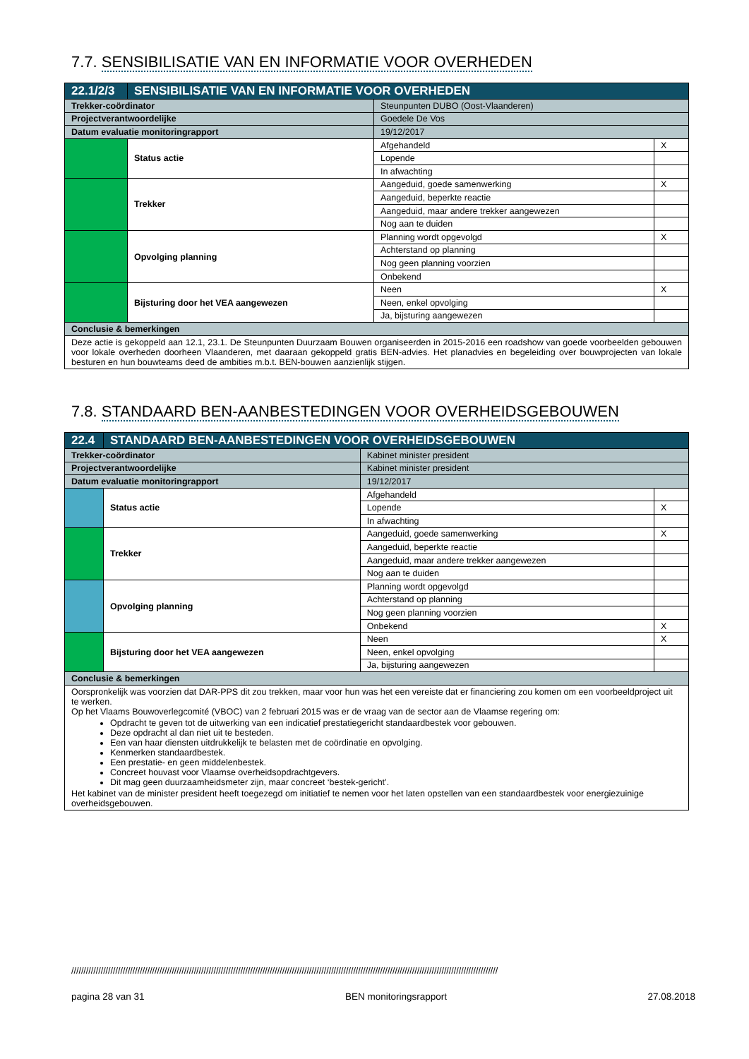7.7. SENSIBILISATIE VAN EN INFORMATIE VOOR OVERHEDEN
| 22.1/2/3 | SENSIBILISATIE VAN EN INFORMATIE VOOR OVERHEDEN | | | |
| Trekker-coördinator | | Steunpunten DUBO (Oost-Vlaanderen) | | |
| Projectverantwoordelijke | | Goedele De Vos | | |
| Datum evaluatie monitoringrapport | | 19/12/2017 | | |
| | Status actie | | Afgehandeld | X |
| | | | Lopende | |
| | | | In afwachting | |
| | Trekker | | Aangeduid, goede samenwerking | X |
| | | | Aangeduid, beperkte reactie | |
| | | | Aangeduid, maar andere trekker aangewezen | |
| | | | Nog aan te duiden | |
| | Opvolging planning | | Planning wordt opgevolgd | X |
| | | | Achterstand op planning | |
| | | | Nog geen planning voorzien | |
| | | | Onbekend | |
| | Bijsturing door het VEA aangewezen | | Neen | X |
| | | | Neen, enkel opvolging | |
| | | | Ja, bijsturing aangewezen | |
| Conclusie & bemerkingen | | | | |
| Deze actie is gekoppeld aan 12.1, 23.1. De Steunpunten Duurzaam Bouwen organiseerden in 2015-2016 een roadshow van goede voorbeelden gebouwen voor lokale overheden doorheen Vlaanderen, met daaraan gekoppeld gratis BEN-advies. Het planadvies en begeleiding over bouwprojecten van lokale besturen en hun bouwteams deed de ambities m.b.t. BEN-bouwen aanzienlijk stijgen. | | | | |
7.8. STANDAARD BEN-AANBESTEDINGEN VOOR OVERHEIDSGEBOUWEN
| 22.4 | STANDAARD BEN-AANBESTEDINGEN VOOR OVERHEIDSGEBOUWEN | | | |
| Trekker-coördinator | | Kabinet minister president | | |
| Projectverantwoordelijke | | Kabinet minister president | | |
| Datum evaluatie monitoringrapport | | 19/12/2017 | | |
| | Status actie | | Afgehandeld | |
| | | | Lopende | X |
| | | | In afwachting | |
| | Trekker | | Aangeduid, goede samenwerking | X |
| | | | Aangeduid, beperkte reactie | |
| | | | Aangeduid, maar andere trekker aangewezen | |
| | | | Nog aan te duiden | |
| | Opvolging planning | | Planning wordt opgevolgd | |
| | | | Achterstand op planning | |
| | | | Nog geen planning voorzien | |
| | | | Onbekend | X |
| | Bijsturing door het VEA aangewezen | | Neen | X |
| | | | Neen, enkel opvolging | |
| | | | Ja, bijsturing aangewezen | |
| Conclusie & bemerkingen | | | | |
| Oorspronkelijk was voorzien dat DAR-PPS dit zou trekken, maar voor hun was het een vereiste dat er financiering zou komen om een voorbeeldproject uit te werken. Op het Vlaams Bouwoverlegcomité (VBOC) van 2 februari 2015 was er de vraag van de sector aan de Vlaamse regering om: Opdracht te geven tot de uitwerking van een indicatief prestatiegericht standaardbestek voor gebouwen. Deze opdracht al dan niet uit te besteden. Een van haar diensten uitdrukkelijk te belasten met de coördinatie en opvolging. Kenmerken standaardbestek. Een prestatie- en geen middelenbestek. Concreet houvast voor Vlaamse overheidsopdrachtgevers. Dit mag geen duurzaamheidsmeter zijn, maar concreet ‘bestek-gericht’. Het kabinet van de minister president heeft toegezegd om initiatief te nemen voor het laten opstellen van een standaardbestek voor energiezuinige overheidsgebouwen. | | | | |
//////////////////////////////////////////////////////////////////////////////////////////////////////////////////////////////////////////////////////////////////////////////
pagina 28 van 31 BEN monitoringsrapport 27.08.2018